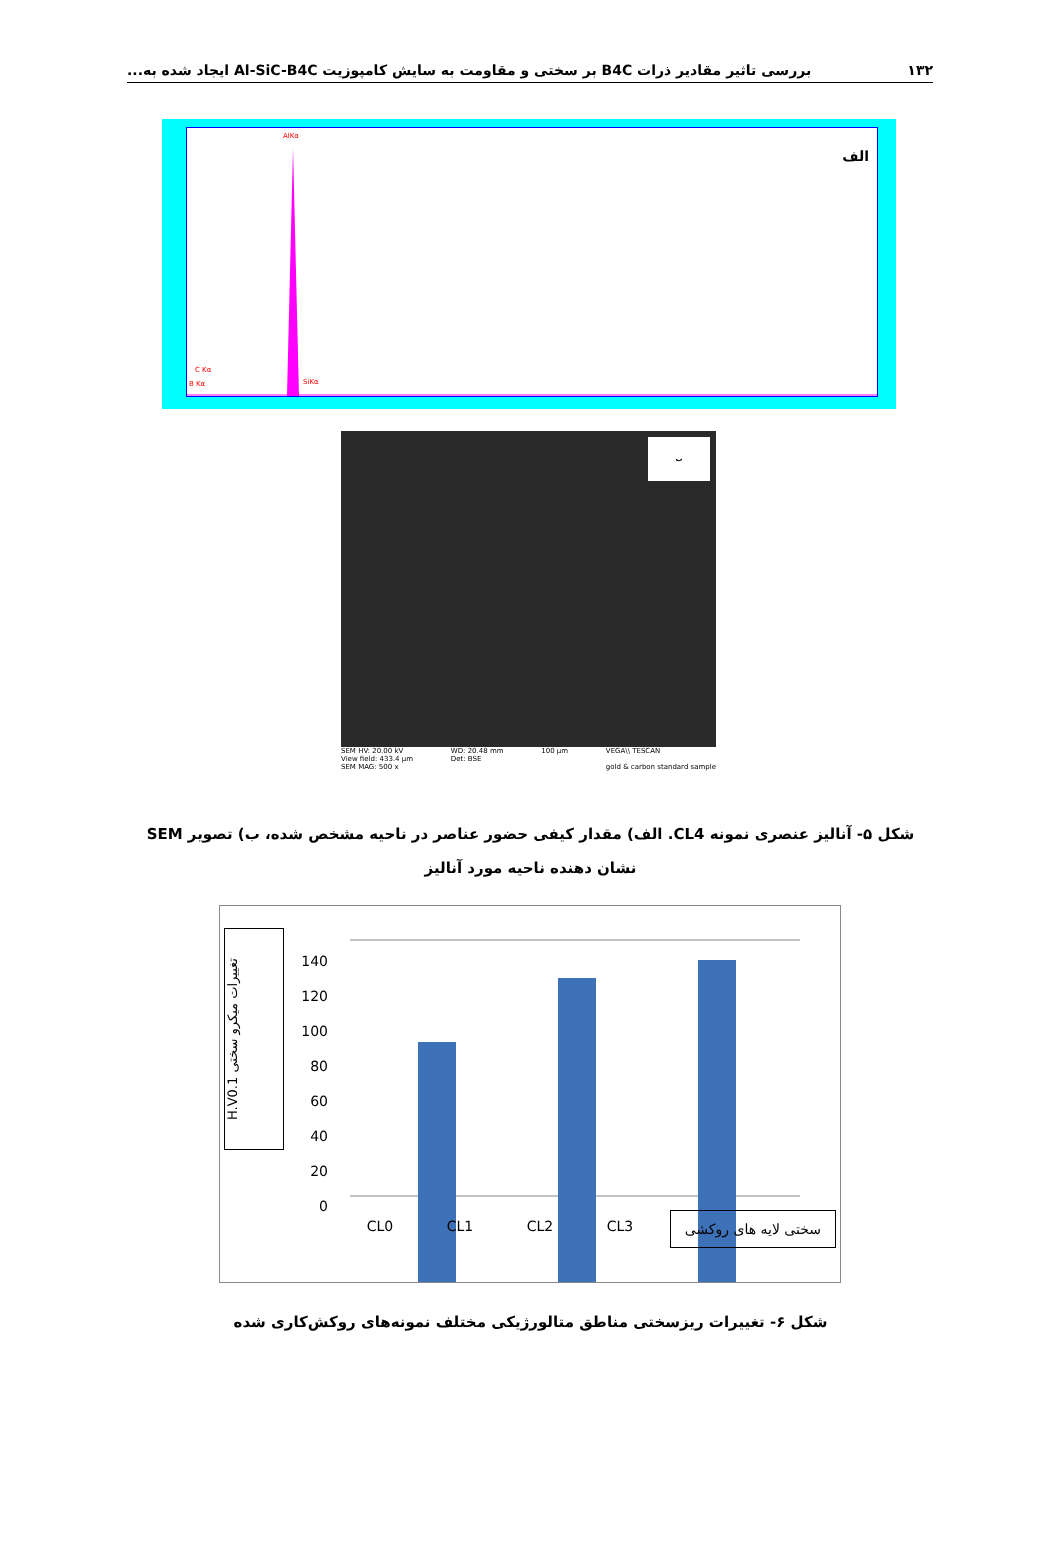۱۳۲ بررسی تاثیر مقادیر ذرات B4C بر سختی و مقاومت به سایش کامپوزیت Al-SiC-B4C ایجاد شده به...
الف
AlKα
C Kα
B Kα SiKα
ب
SEM HV: 20.00 kV
View field: 433.4 µm
SEM MAG: 500 x WD: 20.48 mm
Det: BSE 100 µm VEGA\\ TESCAN
gold & carbon standard sample
شکل ۵- آنالیز عنصری نمونه CL4. الف) مقدار کیفی حضور عناصر در ناحیه مشخص شده، ب) تصویر SEM نشان دهنده ناحیه مورد آنالیز
H.V0.1 تغییرات میکرو سختی
140
120
100
80
60
40
20
0
CL0 CL1 CL2 CL3 سختی لایه های روکشی
شکل ۶- تغییرات ریزسختی مناطق متالورژیکی مختلف نمونه‌های روکش‌کاری شده